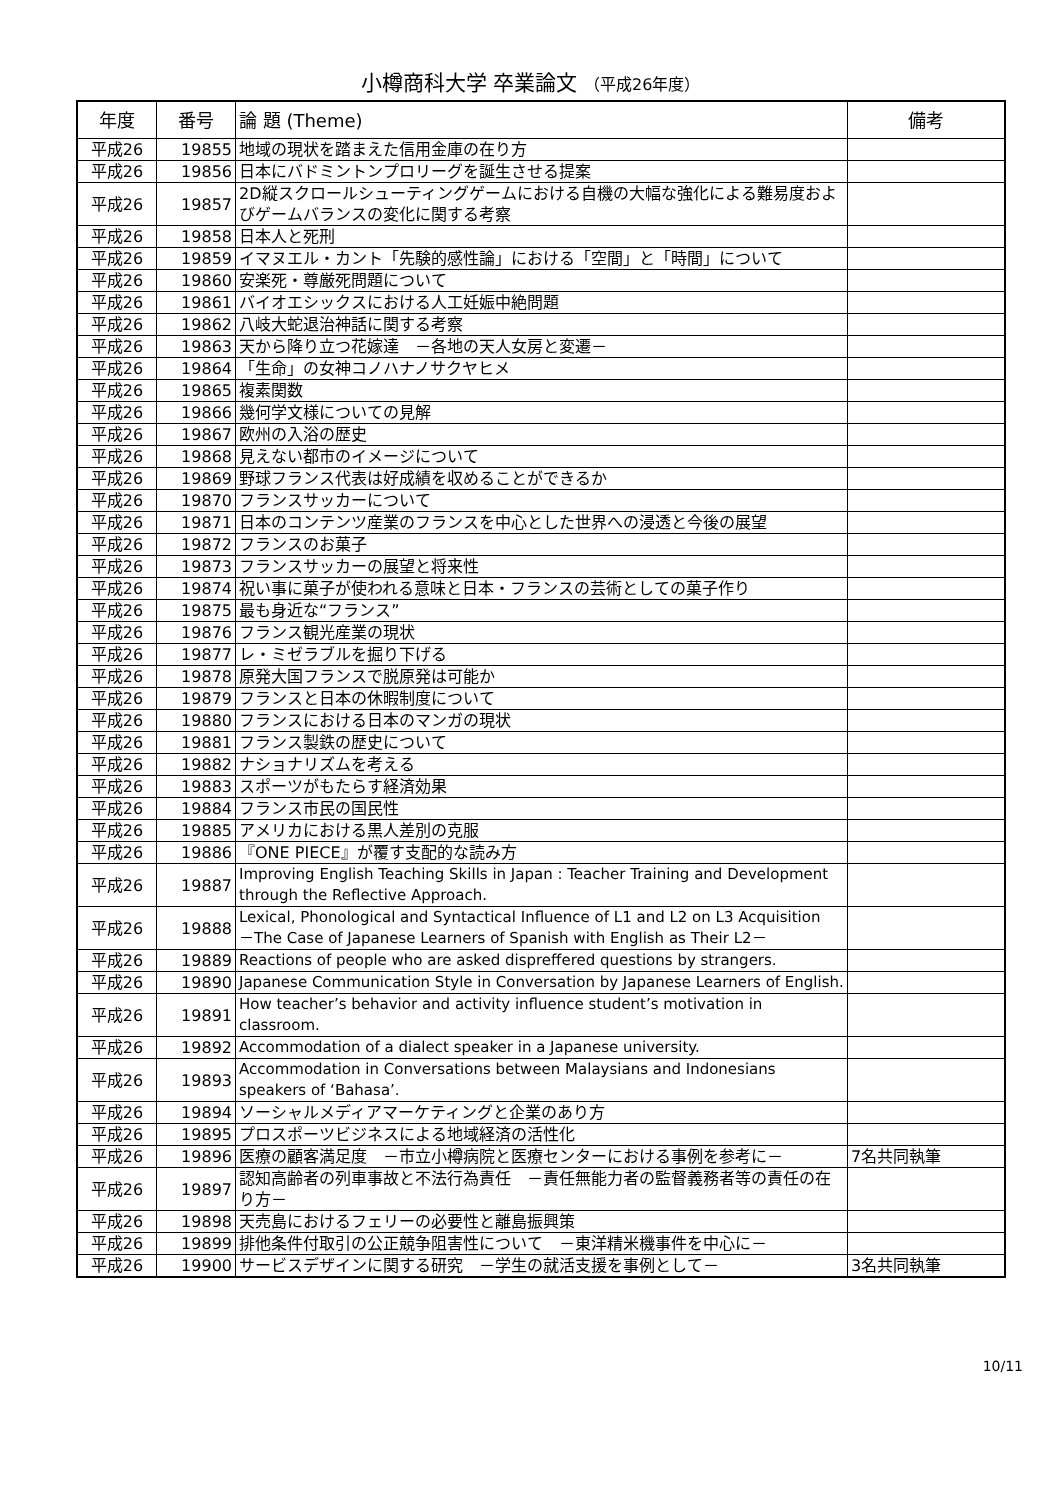小樽商科大学 卒業論文 （平成26年度）
| 年度 | 番号 | 論 題 (Theme) | 備考 |
| --- | --- | --- | --- |
| 平成26 | 19855 | 地域の現状を踏まえた信用金庫の在り方 | |
| 平成26 | 19856 | 日本にバドミントンプロリーグを誕生させる提案 | |
| 平成26 | 19857 | 2D縦スクロールシューティングゲームにおける自機の大幅な強化による難易度およびゲームバランスの変化に関する考察 | |
| 平成26 | 19858 | 日本人と死刑 | |
| 平成26 | 19859 | イマヌエル・カント「先験的感性論」における「空間」と「時間」について | |
| 平成26 | 19860 | 安楽死・尊厳死問題について | |
| 平成26 | 19861 | バイオエシックスにおける人工妊娠中絶問題 | |
| 平成26 | 19862 | 八岐大蛇退治神話に関する考察 | |
| 平成26 | 19863 | 天から降り立つ花嫁達 －各地の天人女房と変遷－ | |
| 平成26 | 19864 | 「生命」の女神コノハナノサクヤヒメ | |
| 平成26 | 19865 | 複素関数 | |
| 平成26 | 19866 | 幾何学文様についての見解 | |
| 平成26 | 19867 | 欧州の入浴の歴史 | |
| 平成26 | 19868 | 見えない都市のイメージについて | |
| 平成26 | 19869 | 野球フランス代表は好成績を収めることができるか | |
| 平成26 | 19870 | フランスサッカーについて | |
| 平成26 | 19871 | 日本のコンテンツ産業のフランスを中心とした世界への浸透と今後の展望 | |
| 平成26 | 19872 | フランスのお菓子 | |
| 平成26 | 19873 | フランスサッカーの展望と将来性 | |
| 平成26 | 19874 | 祝い事に菓子が使われる意味と日本・フランスの芸術としての菓子作り | |
| 平成26 | 19875 | 最も身近な“フランス” | |
| 平成26 | 19876 | フランス観光産業の現状 | |
| 平成26 | 19877 | レ・ミゼラブルを掘り下げる | |
| 平成26 | 19878 | 原発大国フランスで脱原発は可能か | |
| 平成26 | 19879 | フランスと日本の休暇制度について | |
| 平成26 | 19880 | フランスにおける日本のマンガの現状 | |
| 平成26 | 19881 | フランス製鉄の歴史について | |
| 平成26 | 19882 | ナショナリズムを考える | |
| 平成26 | 19883 | スポーツがもたらす経済効果 | |
| 平成26 | 19884 | フランス市民の国民性 | |
| 平成26 | 19885 | アメリカにおける黒人差別の克服 | |
| 平成26 | 19886 | 『ONE PIECE』が覆す支配的な読み方 | |
| 平成26 | 19887 | Improving English Teaching Skills in Japan : Teacher Training and Development through the Reflective Approach. | |
| 平成26 | 19888 | Lexical, Phonological and Syntactical Influence of L1 and L2 on L3 Acquisition －The Case of Japanese Learners of Spanish with English as Their L2－ | |
| 平成26 | 19889 | Reactions of people who are asked dispreffered questions by strangers. | |
| 平成26 | 19890 | Japanese Communication Style in Conversation by Japanese Learners of English. | |
| 平成26 | 19891 | How teacher’s behavior and activity influence student’s motivation in classroom. | |
| 平成26 | 19892 | Accommodation of a dialect speaker in a Japanese university. | |
| 平成26 | 19893 | Accommodation in Conversations between Malaysians and Indonesians speakers of ‘Bahasa’. | |
| 平成26 | 19894 | ソーシャルメディアマーケティングと企業のあり方 | |
| 平成26 | 19895 | プロスポーツビジネスによる地域経済の活性化 | |
| 平成26 | 19896 | 医療の顧客満足度 －市立小樽病院と医療センターにおける事例を参考に－ | 7名共同執筆 |
| 平成26 | 19897 | 認知高齢者の列車事故と不法行為責任 －責任無能力者の監督義務者等の責任の在り方－ | |
| 平成26 | 19898 | 天売島におけるフェリーの必要性と離島振興策 | |
| 平成26 | 19899 | 排他条件付取引の公正競争阻害性について －東洋精米機事件を中心に－ | |
| 平成26 | 19900 | サービスデザインに関する研究 －学生の就活支援を事例として－ | 3名共同執筆 |
10/11